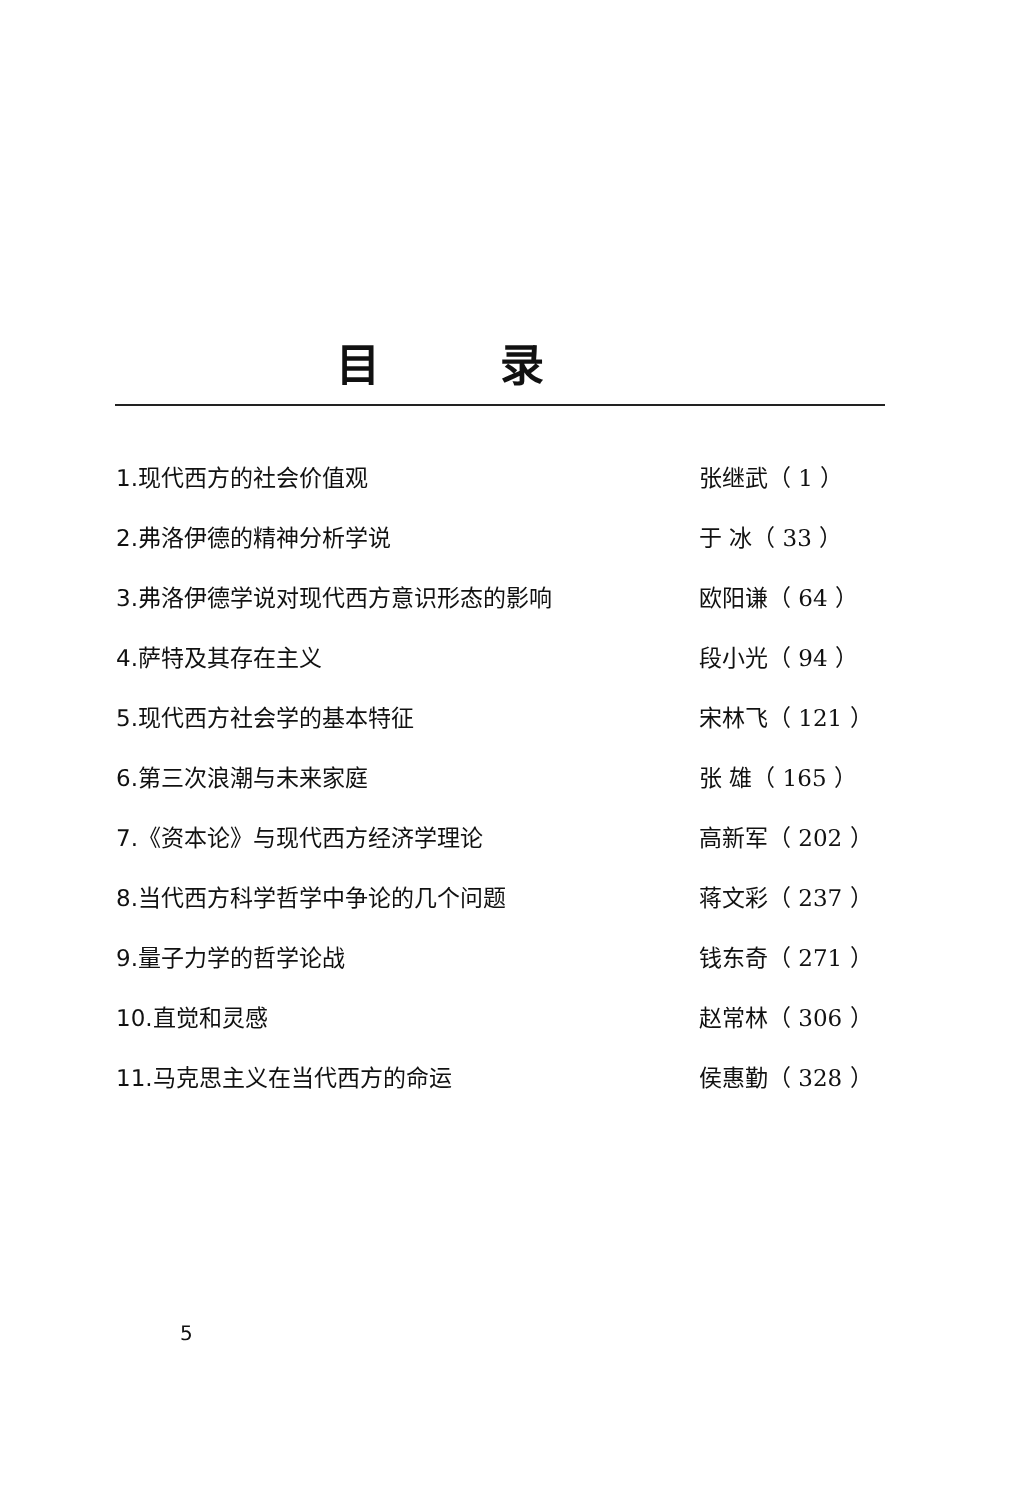目录
| 1.现代西方的社会价值观 | 张继武（ 1 ） |
| 2.弗洛伊德的精神分析学说 | 于 冰（ 33 ） |
| 3.弗洛伊德学说对现代西方意识形态的影响 | 欧阳谦（ 64 ） |
| 4.萨特及其存在主义 | 段小光（ 94 ） |
| 5.现代西方社会学的基本特征 | 宋林飞（ 121 ） |
| 6.第三次浪潮与未来家庭 | 张 雄（ 165 ） |
| 7.《资本论》与现代西方经济学理论 | 高新军（ 202 ） |
| 8.当代西方科学哲学中争论的几个问题 | 蒋文彩（ 237 ） |
| 9.量子力学的哲学论战 | 钱东奇（ 271 ） |
| 10.直觉和灵感 | 赵常林（ 306 ） |
| 11.马克思主义在当代西方的命运 | 侯惠勤（ 328 ） |
5